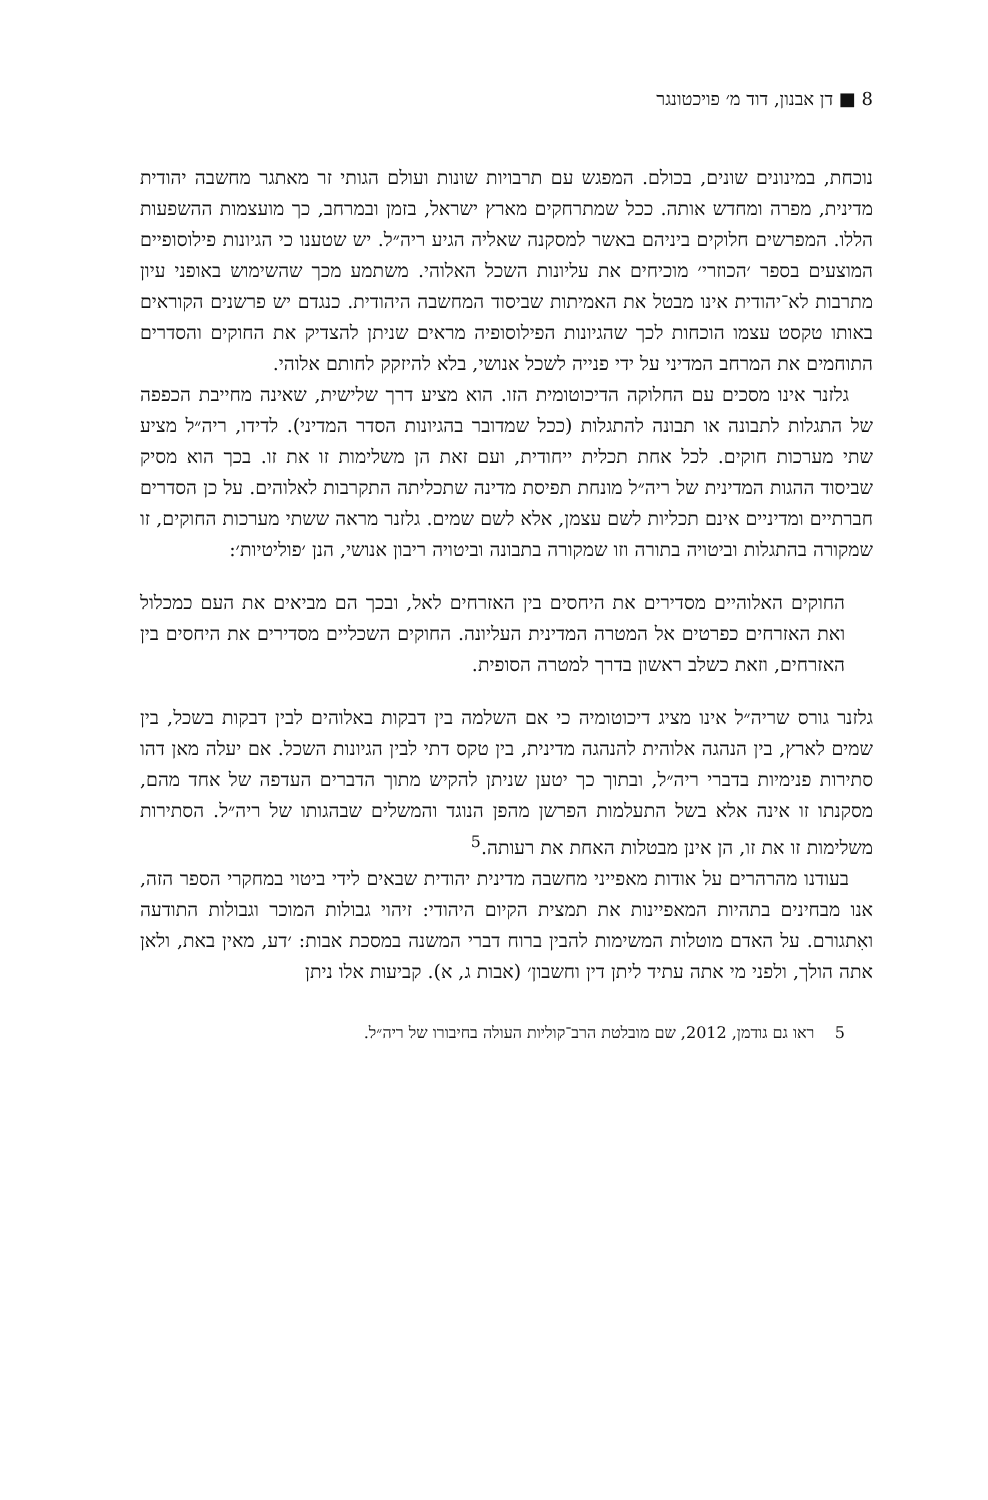8 ■ דן אבנון, דוד מ׳ פויכטונגר
נוכחת, במינונים שונים, בכולם. המפגש עם תרבויות שונות ועולם הגותי זר מאתגר מחשבה יהודית מדינית, מפרה ומחדש אותה. ככל שמתרחקים מארץ ישראל, בזמן ובמרחב, כך מועצמות ההשפעות הללו. המפרשים חלוקים ביניהם באשר למסקנה שאליה הגיע ריה״ל. יש שטענו כי הגיונות פילוסופיים המוצעים בספר ׳הכוזרי׳ מוכיחים את עליונות השכל האלוהי. משתמע מכך שהשימוש באופני עיון מתרבות לא־יהודית אינו מבטל את האמיתות שביסוד המחשבה היהודית. כנגדם יש פרשנים הקוראים באותו טקסט עצמו הוכחות לכך שהגיונות הפילוסופיה מראים שניתן להצדיק את החוקים והסדרים התוחמים את המרחב המדיני על ידי פנייה לשכל אנושי, בלא להיזקק לחותם אלוהי.
גלזנר אינו מסכים עם החלוקה הדיכוטומית הזו. הוא מציע דרך שלישית, שאינה מחייבת הכפפה של התגלות לתבונה או תבונה להתגלות (ככל שמדובר בהגיונות הסדר המדיני). לדידו, ריה״ל מציע שתי מערכות חוקים. לכל אחת תכלית ייחודית, ועם זאת הן משלימות זו את זו. בכך הוא מסיק שביסוד ההגות המדינית של ריה״ל מונחת תפיסת מדינה שתכליתה התקרבות לאלוהים. על כן הסדרים חברתיים ומדיניים אינם תכליות לשם עצמן, אלא לשם שמים. גלזנר מראה ששתי מערכות החוקים, זו שמקורה בהתגלות וביטויה בתורה וזו שמקורה בתבונה וביטויה ריבון אנושי, הנן ׳פוליטיות׳:
החוקים האלוהיים מסדירים את היחסים בין האזרחים לאל, ובכך הם מביאים את העם כמכלול ואת האזרחים כפרטים אל המטרה המדינית העליונה. החוקים השכליים מסדירים את היחסים בין האזרחים, וזאת כשלב ראשון בדרך למטרה הסופית.
גלזנר גורס שריה״ל אינו מציג דיכוטומיה כי אם השלמה בין דבקות באלוהים לבין דבקות בשכל, בין שמים לארץ, בין הנהגה אלוהית להנהגה מדינית, בין טקס דתי לבין הגיונות השכל. אם יעלה מאן דהו סתירות פנימיות בדברי ריה״ל, ובתוך כך יטען שניתן להקיש מתוך הדברים העדפה של אחד מהם, מסקנתו זו אינה אלא בשל התעלמות הפרשן מהפן הנוגד והמשלים שבהגותו של ריה״ל. הסתירות משלימות זו את זו, הן אינן מבטלות האחת את רעותה.<sup>5</sup>
בעודנו מהרהרים על אודות מאפייני מחשבה מדינית יהודית שבאים לידי ביטוי במחקרי הספר הזה, אנו מבחינים בתהיות המאפיינות את תמצית הקיום היהודי: זיהוי גבולות המוכר וגבולות התודעה ואִתגורם. על האדם מוטלות המשימות להבין ברוח דברי המשנה במסכת אבות: ׳דע, מאין באת, ולאן אתה הולך, ולפני מי אתה עתיד ליתן דין וחשבון׳ (אבות ג, א). קביעות אלו ניתן
5 ראו גם גודמן, 2012, שם מובלטת הרב־קוליות העולה בחיבורו של ריה״ל.